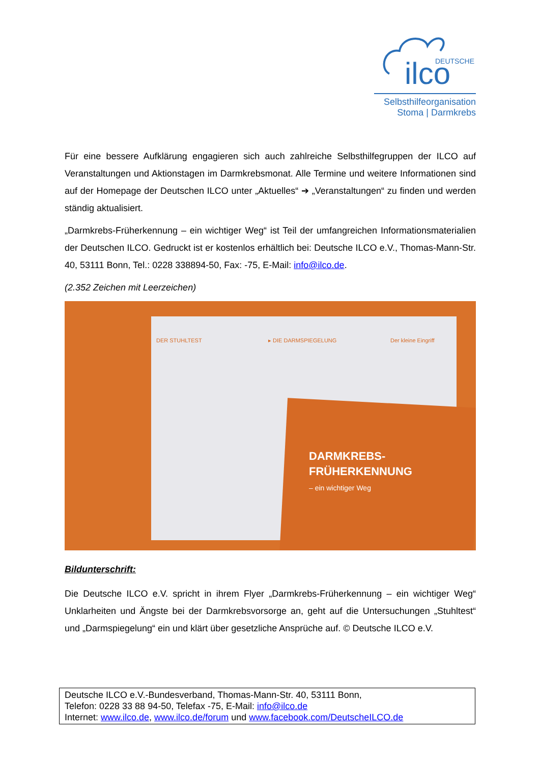ilco
DEUTSCHE
Selbsthilfeorganisation
Stoma | Darmkrebs
Für eine bessere Aufklärung engagieren sich auch zahlreiche Selbsthilfegruppen der ILCO auf Veranstaltungen und Aktionstagen im Darmkrebsmonat. Alle Termine und weitere Informationen sind auf der Homepage der Deutschen ILCO unter „Aktuelles“ ➔ „Veranstaltungen“ zu finden und werden ständig aktualisiert.
„Darmkrebs-Früherkennung – ein wichtiger Weg“ ist Teil der umfangreichen Informationsmaterialien der Deutschen ILCO. Gedruckt ist er kostenlos erhältlich bei: Deutsche ILCO e.V., Thomas-Mann-Str. 40, 53111 Bonn, Tel.: 0228 338894-50, Fax: -75, E-Mail: info@ilco.de.
(2.352 Zeichen mit Leerzeichen)
DARMKREBS-
FRÜHERKENNUNG
– ein wichtiger Weg
DER STUHLTEST ▸ DIE DARMSPIEGELUNG Der kleine Eingriff
Bildunterschrift:
Die Deutsche ILCO e.V. spricht in ihrem Flyer „Darmkrebs-Früherkennung – ein wichtiger Weg“ Unklarheiten und Ängste bei der Darmkrebsvorsorge an, geht auf die Untersuchungen „Stuhltest“ und „Darmspiegelung“ ein und klärt über gesetzliche Ansprüche auf. © Deutsche ILCO e.V.
Deutsche ILCO e.V.-Bundesverband, Thomas-Mann-Str. 40, 53111 Bonn,
Telefon: 0228 33 88 94-50, Telefax -75, E-Mail: info@ilco.de
Internet: www.ilco.de, www.ilco.de/forum und www.facebook.com/DeutscheILCO.de